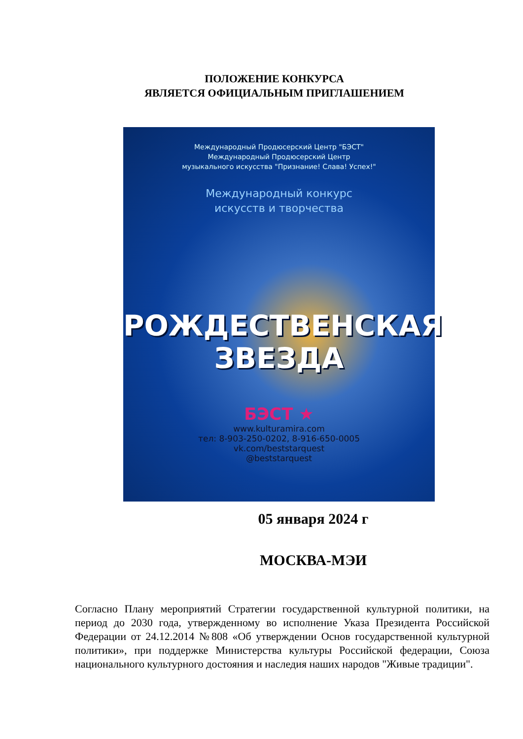ПОЛОЖЕНИЕ КОНКУРСА
ЯВЛЯЕТСЯ ОФИЦИАЛЬНЫМ ПРИГЛАШЕНИЕМ
Международный Продюсерский Центр "БЭСТ"
Международный Продюсерский Центр
музыкального искусства "Признание! Слава! Успех!"
Международный конкурс
искусств и творчества
РОЖДЕСТВЕНСКАЯ
ЗВЕЗДА
БЭСТ ★
www.kulturamira.com
тел: 8-903-250-0202, 8-916-650-0005
vk.com/beststarquest
@beststarquest
05 января 2024 г
МОСКВА-МЭИ
Согласно Плану мероприятий Стратегии государственной культурной политики, на период до 2030 года, утвержденному во исполнение Указа Президента Российской Федерации от 24.12.2014 №808 «Об утверждении Основ государственной культурной политики», при поддержке Министерства культуры Российской федерации, Союза национального культурного достояния и наследия наших народов "Живые традиции".